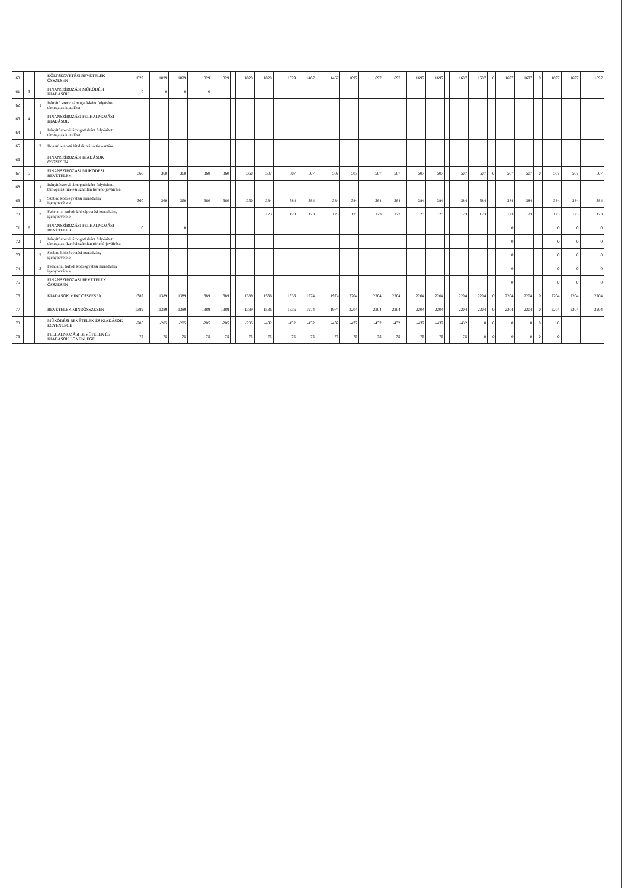| 60 | | | KÖLTSÉGVETÉSI BEVÉTELEK ÖSSZESEN | 1029 | | 1029 | 1029 | | 1029 | 1029 | | 1029 | 1029 | | 1029 | 1467 | | 1467 | 1697 | | 1697 | 1697 | | 1697 | 1697 | | 1697 | 1697 | 0 | 1697 | 1697 | 0 | 1697 | 1697 | | 1697 |
| 61 | 3 | | FINANSZÍROZÁSI MŰKÖDÉSI KIADÁSOK | 0 | | 0 | 0 | | 0 | | | | | | | | | | | | | | | | | | | | | | | | | | | |
| 62 | | 1 | Irányító szervi támogatásként folyósított támogatás kiutalása | | | | | | | | | | | | | | | | | | | | | | | | | | | | | | | | | |
| 63 | 4 | | FINANSZÍROZÁSI FELHALMOZÁSI KIADÁSOK | | | | | | | | | | | | | | | | | | | | | | | | | | | | | | | | | |
| 64 | | 1 | Irányítószervi támogatásként folyósított támogatás kiutalása | | | | | | | | | | | | | | | | | | | | | | | | | | | | | | | | | |
| 65 | | 2 | Hosszúlejáratú hitelek, váltó törlesztése | | | | | | | | | | | | | | | | | | | | | | | | | | | | | | | | | |
| 66 | | | FINANSZÍROZÁSI KIADÁSOK ÖSSZESEN | | | | | | | | | | | | | | | | | | | | | | | | | | | | | | | | | |
| 67 | 5 | | FINANSZÍROZÁSI MŰKÖDÉSI BEVÉTELEK | 360 | | 360 | 360 | | 360 | 360 | | 360 | 507 | | 507 | 507 | | 507 | 507 | | 507 | 507 | | 507 | 507 | | 507 | 507 | 0 | 507 | 507 | 0 | 507 | 507 | | 507 |
| 68 | | 1 | Irányítószervi támogatásként folyósított támogatás fizetési számlán történő jóváírása | | | | | | | | | | | | | | | | | | | | | | | | | | | | | | | | | |
| 69 | | 2 | Szabad költségvetési maradvány igénybevétele | 360 | | 360 | 360 | | 360 | 360 | | 360 | 384 | | 384 | 384 | | 384 | 384 | | 384 | 384 | | 384 | 384 | | 384 | 384 | | 384 | 384 | | 384 | 384 | | 384 |
| 70 | | 3 | Feladattal terhelt költségvetési maradvány igénybevétele | | | | | | | | | | 123 | | 123 | 123 | | 123 | 123 | | 123 | 123 | | 123 | 123 | | 123 | 123 | | 123 | 123 | | 123 | 123 | | 123 |
| 71 | 6 | | FINANSZÍROZÁSI FELHALMOZÁSI BEVÉTELEK | 0 | | | 0 | | | | | | | | | | | | | | | | | | | | | | | 0 | | | 0 | 0 | | 0 |
| 72 | | 1 | Irányítószervi támogatásként folyósított támogatás fizetési számlán történő jóváírása | | | | | | | | | | | | | | | | | | | | | | | | | | | 0 | | | 0 | 0 | | 0 |
| 73 | | 2 | Szabad költségvetési maradvány igénybevétele | | | | | | | | | | | | | | | | | | | | | | | | | | | 0 | | | 0 | 0 | | 0 |
| 74 | | 3 | Feladattal terhelt költségvetési maradvány igénybevétele | | | | | | | | | | | | | | | | | | | | | | | | | | | 0 | | | 0 | 0 | | 0 |
| 75 | | | FINANSZÍROZÁSI BEVÉTELEK ÖSSZESEN | | | | | | | | | | | | | | | | | | | | | | | | | | | 0 | | | 0 | 0 | | 0 |
| 76 | | | KIADÁSOK MINDÖSSZESEN | 1389 | | 1389 | 1389 | | 1389 | 1389 | | 1389 | 1536 | | 1536 | 1974 | | 1974 | 2204 | | 2204 | 2204 | | 2204 | 2204 | | 2204 | 2204 | 0 | 2204 | 2204 | 0 | 2204 | 2204 | | 2204 |
| 77 | | | BEVÉTELEK MINDÖSSZESEN | 1389 | | 1389 | 1389 | | 1389 | 1389 | | 1389 | 1536 | | 1536 | 1974 | | 1974 | 2204 | | 2204 | 2204 | | 2204 | 2204 | | 2204 | 2204 | 0 | 2204 | 2204 | 0 | 2204 | 2204 | | 2204 |
| 78 | | | MŰKÖDÉSI BEVÉTELEK ÉS KIADÁSOK EGYENLEGE | -285 | | -285 | -285 | | -285 | -285 | | -285 | -432 | | -432 | -432 | | -432 | -432 | | -432 | -432 | | -432 | -432 | | -432 | 0 | 0 | 0 | 0 | 0 | 0 | | | |
| 79 | | | FELHALMOZÁSI BEVÉTELEK ÉS KIADÁSOK EGYENLEGE | -75 | | -75 | -75 | | -75 | -75 | | -75 | -75 | | -75 | -75 | | -75 | -75 | | -75 | -75 | | -75 | -75 | | -75 | 0 | 0 | 0 | 0 | 0 | 0 | | | |